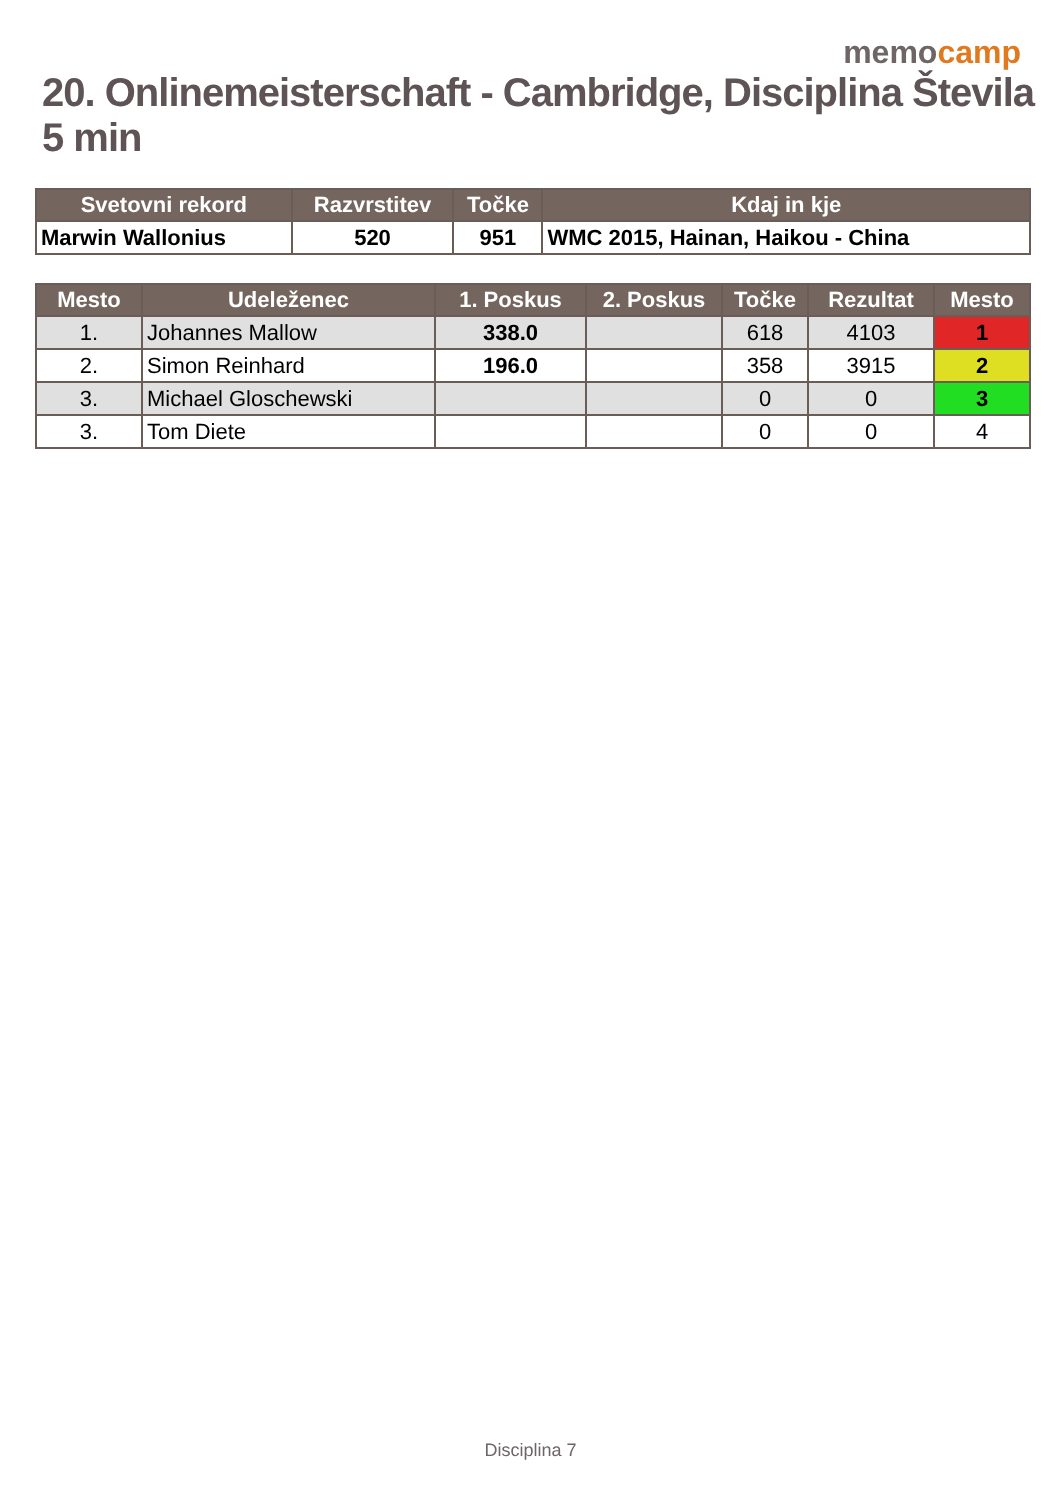memocamp
20. Onlinemeisterschaft - Cambridge, Disciplina Števila 5 min
| Svetovni rekord | Razvrstitev | Točke | Kdaj in kje |
| --- | --- | --- | --- |
| Marwin Wallonius | 520 | 951 | WMC 2015, Hainan, Haikou - China |
| Mesto | Udeleženec | 1. Poskus | 2. Poskus | Točke | Rezultat | Mesto |
| --- | --- | --- | --- | --- | --- | --- |
| 1. | Johannes Mallow | 338.0 | | 618 | 4103 | 1 |
| 2. | Simon Reinhard | 196.0 | | 358 | 3915 | 2 |
| 3. | Michael Gloschewski | | | 0 | 0 | 3 |
| 3. | Tom Diete | | | 0 | 0 | 4 |
Disciplina 7